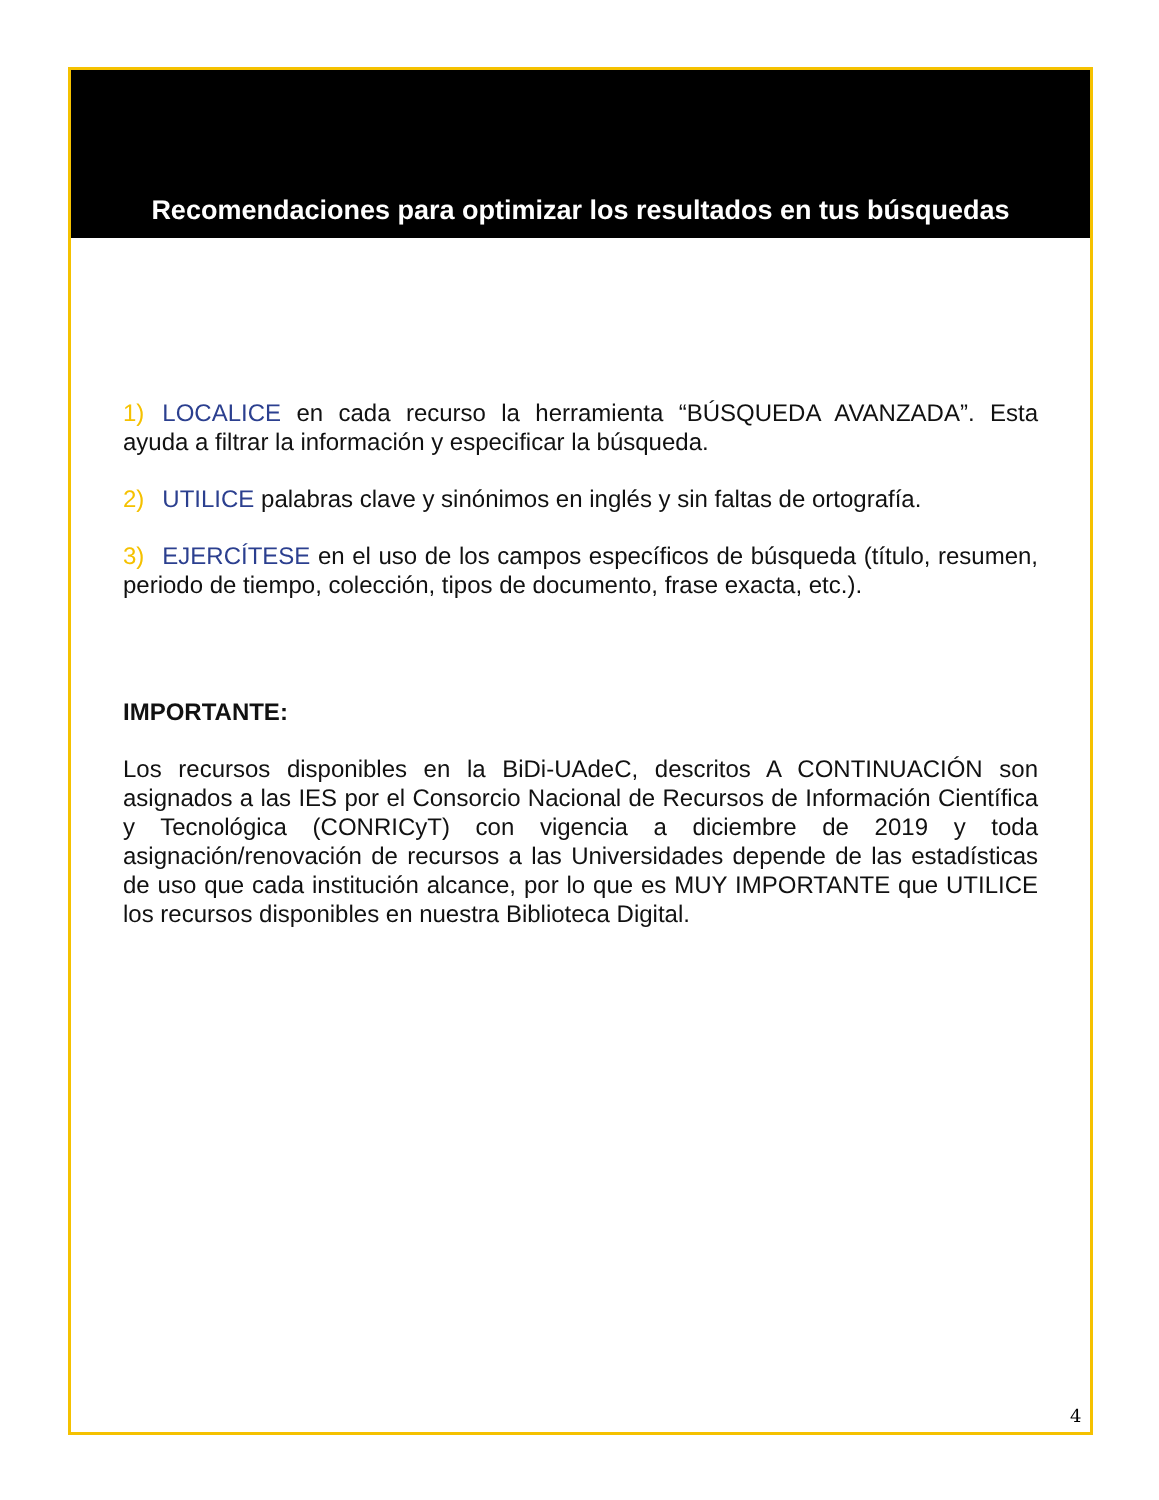Recomendaciones para optimizar los resultados en tus búsquedas
1) LOCALICE en cada recurso la herramienta “BÚSQUEDA AVANZADA”. Esta ayuda a filtrar la información y especificar la búsqueda.
2) UTILICE palabras clave y sinónimos en inglés y sin faltas de ortografía.
3) EJERCÍTESE en el uso de los campos específicos de búsqueda (título, resumen, periodo de tiempo, colección, tipos de documento, frase exacta, etc.).
IMPORTANTE:
Los recursos disponibles en la BiDi-UAdeC, descritos A CONTINUACIÓN son asignados a las IES por el Consorcio Nacional de Recursos de Información Científica y Tecnológica (CONRICyT) con vigencia a diciembre de 2019 y toda asignación/renovación de recursos a las Universidades depende de las estadísticas de uso que cada institución alcance, por lo que es MUY IMPORTANTE que UTILICE los recursos disponibles en nuestra Biblioteca Digital.
4